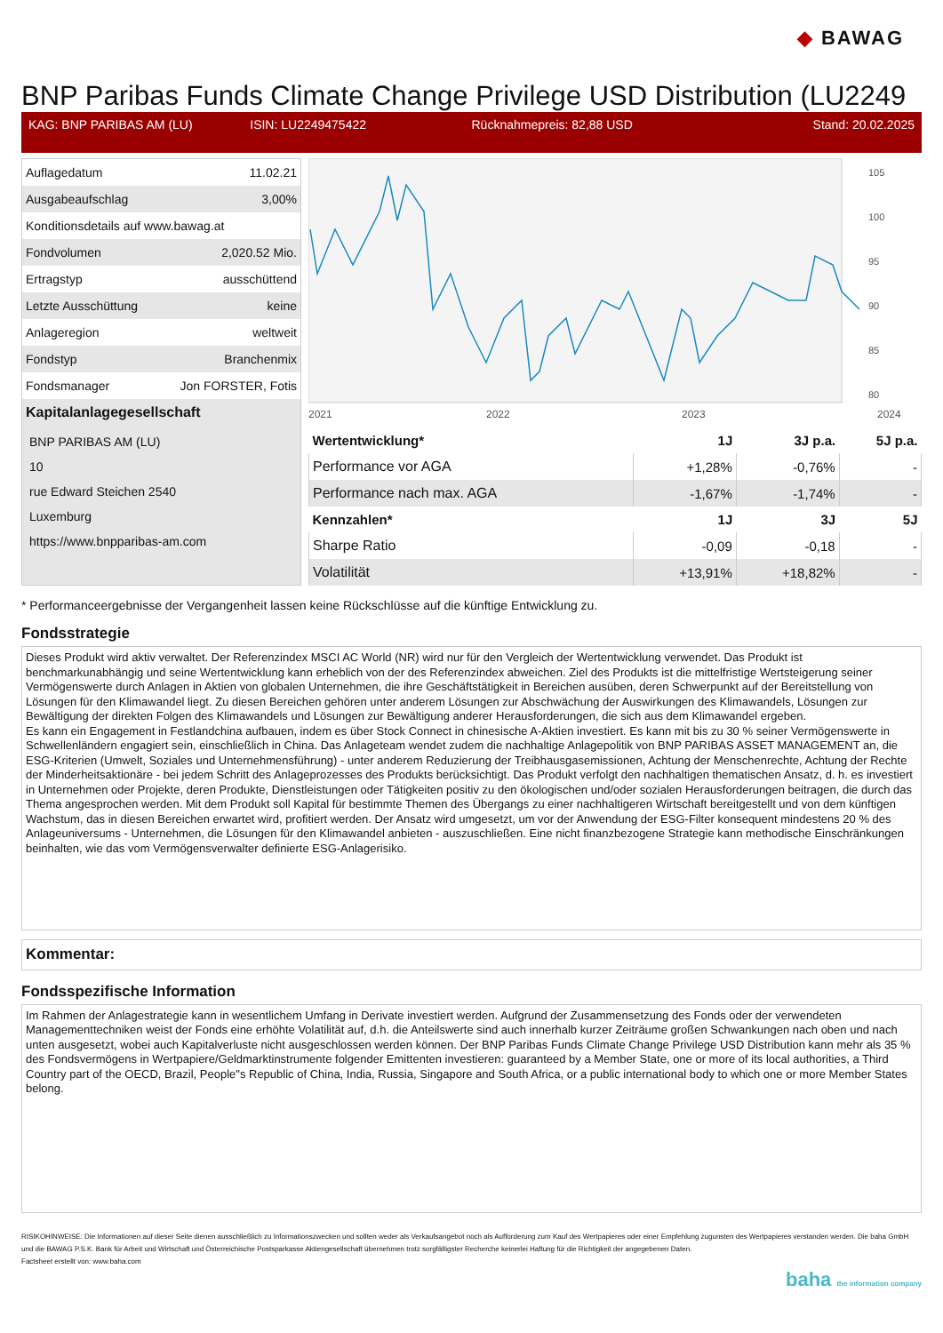◆ BAWAG
BNP Paribas Funds Climate Change Privilege USD Distribution (LU2249
KAG: BNP PARIBAS AM (LU) ISIN: LU2249475422 Rücknahmepreis: 82,88 USD Stand: 20.02.2025
| Auflagedatum | 11.02.21 |
| Ausgabeaufschlag | 3,00% |
| Konditionsdetails auf www.bawag.at | |
| Fondvolumen | 2,020.52 Mio. |
| Ertragstyp | ausschüttend |
| Letzte Ausschüttung | keine |
| Anlageregion | weltweit |
| Fondstyp | Branchenmix |
| Fondsmanager | Jon FORSTER, Fotis |
Kapitalanlagegesellschaft
BNP PARIBAS AM (LU)
10
rue Edward Steichen 2540
Luxemburg
https://www.bnpparibas-am.com
2021
2022
2023
2024
105
100
95
90
85
80
| Wertentwicklung* | 1J | 3J p.a. | 5J p.a. |
| --- | --- | --- | --- |
| Performance vor AGA | +1,28% | -0,76% | - |
| Performance nach max. AGA | -1,67% | -1,74% | - |
| Kennzahlen* | 1J | 3J | 5J |
| Sharpe Ratio | -0,09 | -0,18 | - |
| Volatilität | +13,91% | +18,82% | - |
* Performanceergebnisse der Vergangenheit lassen keine Rückschlüsse auf die künftige Entwicklung zu.
Fondsstrategie
Dieses Produkt wird aktiv verwaltet. Der Referenzindex MSCI AC World (NR) wird nur für den Vergleich der Wertentwicklung verwendet. Das Produkt ist benchmarkunabhängig und seine Wertentwicklung kann erheblich von der des Referenzindex abweichen. Ziel des Produkts ist die mittelfristige Wertsteigerung seiner Vermögenswerte durch Anlagen in Aktien von globalen Unternehmen, die ihre Geschäftstätigkeit in Bereichen ausüben, deren Schwerpunkt auf der Bereitstellung von Lösungen für den Klimawandel liegt. Zu diesen Bereichen gehören unter anderem Lösungen zur Abschwächung der Auswirkungen des Klimawandels, Lösungen zur Bewältigung der direkten Folgen des Klimawandels und Lösungen zur Bewältigung anderer Herausforderungen, die sich aus dem Klimawandel ergeben.
Es kann ein Engagement in Festlandchina aufbauen, indem es über Stock Connect in chinesische A-Aktien investiert. Es kann mit bis zu 30 % seiner Vermögenswerte in Schwellenländern engagiert sein, einschließlich in China. Das Anlageteam wendet zudem die nachhaltige Anlagepolitik von BNP PARIBAS ASSET MANAGEMENT an, die ESG-Kriterien (Umwelt, Soziales und Unternehmensführung) - unter anderem Reduzierung der Treibhausgasemissionen, Achtung der Menschenrechte, Achtung der Rechte der Minderheitsaktionäre - bei jedem Schritt des Anlageprozesses des Produkts berücksichtigt. Das Produkt verfolgt den nachhaltigen thematischen Ansatz, d. h. es investiert in Unternehmen oder Projekte, deren Produkte, Dienstleistungen oder Tätigkeiten positiv zu den ökologischen und/oder sozialen Herausforderungen beitragen, die durch das Thema angesprochen werden. Mit dem Produkt soll Kapital für bestimmte Themen des Übergangs zu einer nachhaltigeren Wirtschaft bereitgestellt und von dem künftigen Wachstum, das in diesen Bereichen erwartet wird, profitiert werden. Der Ansatz wird umgesetzt, um vor der Anwendung der ESG-Filter konsequent mindestens 20 % des Anlageuniversums - Unternehmen, die Lösungen für den Klimawandel anbieten - auszuschließen. Eine nicht finanzbezogene Strategie kann methodische Einschränkungen beinhalten, wie das vom Vermögensverwalter definierte ESG-Anlagerisiko.
Kommentar:
Fondsspezifische Information
Im Rahmen der Anlagestrategie kann in wesentlichem Umfang in Derivate investiert werden. Aufgrund der Zusammensetzung des Fonds oder der verwendeten Managementtechniken weist der Fonds eine erhöhte Volatilität auf, d.h. die Anteilswerte sind auch innerhalb kurzer Zeiträume großen Schwankungen nach oben und nach unten ausgesetzt, wobei auch Kapitalverluste nicht ausgeschlossen werden können. Der BNP Paribas Funds Climate Change Privilege USD Distribution kann mehr als 35 % des Fondsvermögens in Wertpapiere/Geldmarktinstrumente folgender Emittenten investieren: guaranteed by a Member State, one or more of its local authorities, a Third Country part of the OECD, Brazil, People"s Republic of China, India, Russia, Singapore and South Africa, or a public international body to which one or more Member States belong.
RISIKOHINWEISE: Die Informationen auf dieser Seite dienen ausschließlich zu Informationszwecken und sollten weder als Verkaufsangebot noch als Aufforderung zum Kauf des Wertpapieres oder einer Empfehlung zugunsten des Wertpapieres verstanden werden. Die baha GmbH und die BAWAG P.S.K. Bank für Arbeit und Wirtschaft und Österreichische Postsparkasse Aktiengesellschaft übernehmen trotz sorgfältigster Recherche keinerlei Haftung für die Richtigkeit der angegebenen Daten.
Factsheet erstellt von: www.baha.com
baha the information company